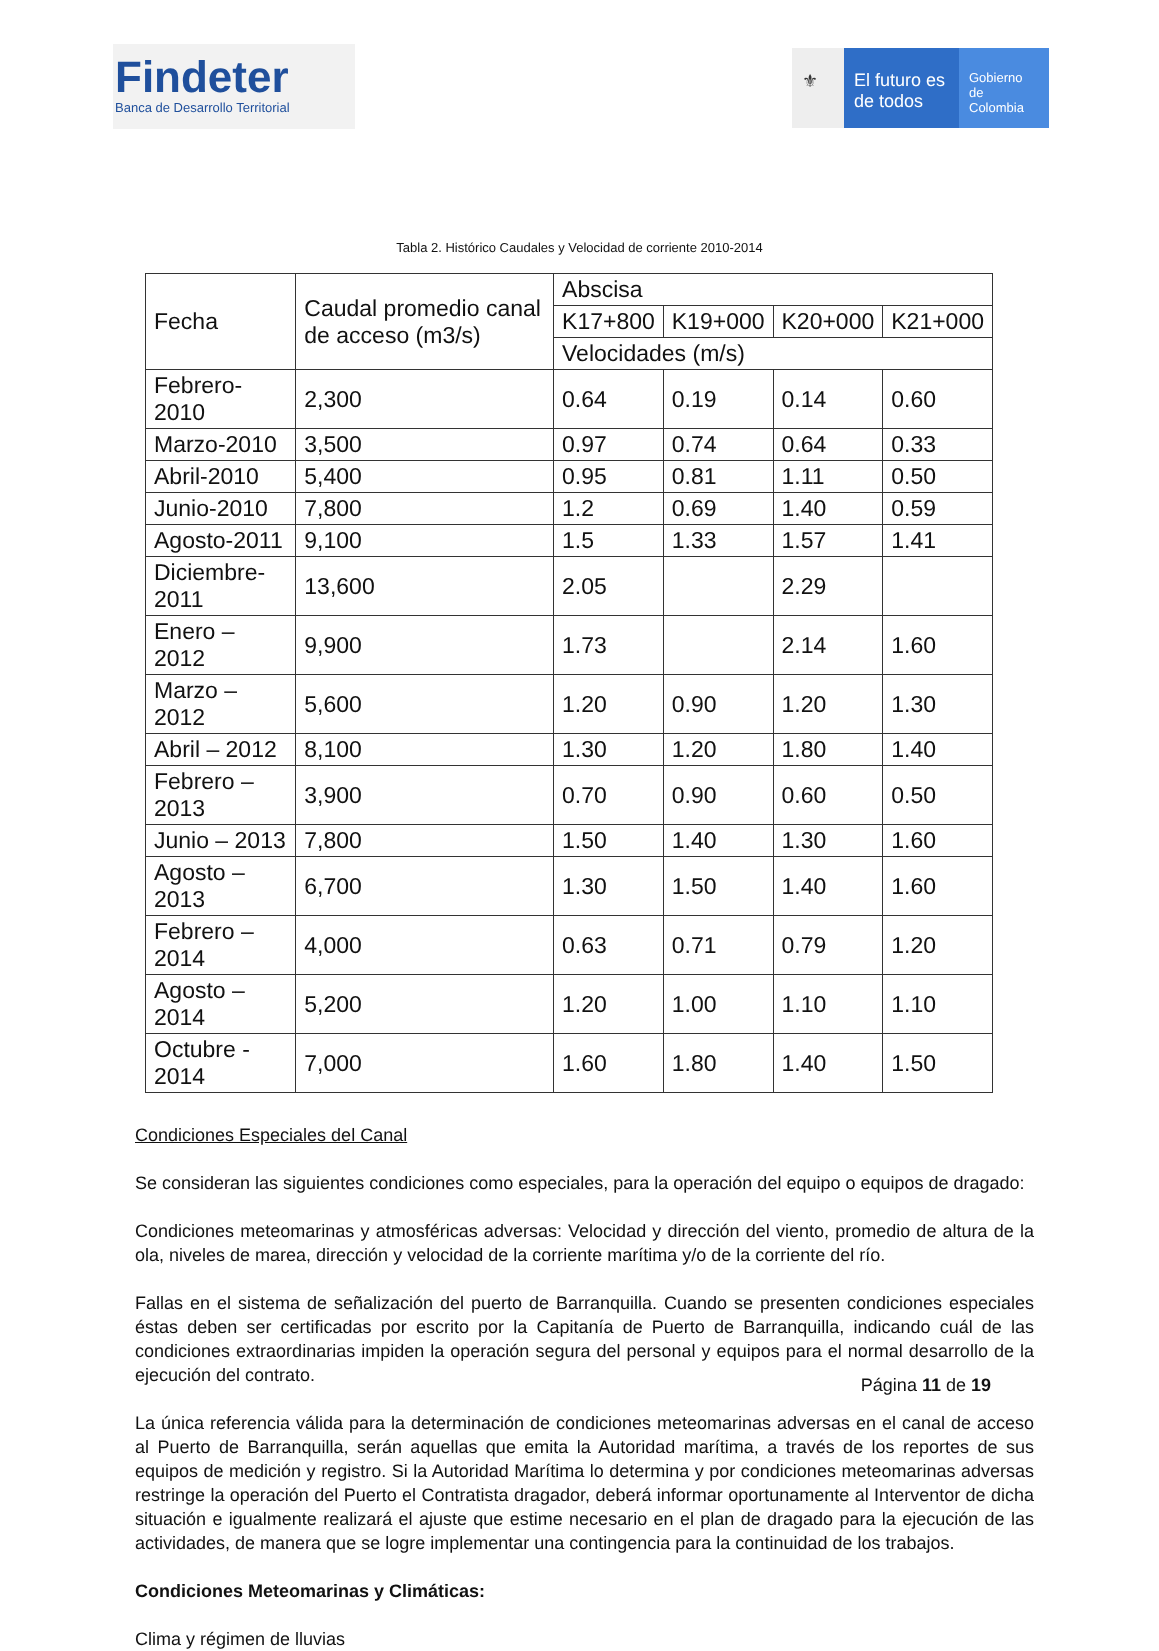Findeter
Banca de Desarrollo Territorial
⚜ El futuro es de todos
Gobierno de Colombia
Tabla 2. Histórico Caudales y Velocidad de corriente 2010-2014
| Fecha | Caudal promedio canal de acceso (m3/s) | Abscisa | | | |
| --- | --- | --- | --- | --- | --- |
| | | K17+800 | K19+000 | K20+000 | K21+000 |
| | | Velocidades (m/s) | | | |
| Febrero-2010 | 2,300 | 0.64 | 0.19 | 0.14 | 0.60 |
| Marzo-2010 | 3,500 | 0.97 | 0.74 | 0.64 | 0.33 |
| Abril-2010 | 5,400 | 0.95 | 0.81 | 1.11 | 0.50 |
| Junio-2010 | 7,800 | 1.2 | 0.69 | 1.40 | 0.59 |
| Agosto-2011 | 9,100 | 1.5 | 1.33 | 1.57 | 1.41 |
| Diciembre-2011 | 13,600 | 2.05 | | 2.29 | |
| Enero – 2012 | 9,900 | 1.73 | | 2.14 | 1.60 |
| Marzo – 2012 | 5,600 | 1.20 | 0.90 | 1.20 | 1.30 |
| Abril – 2012 | 8,100 | 1.30 | 1.20 | 1.80 | 1.40 |
| Febrero – 2013 | 3,900 | 0.70 | 0.90 | 0.60 | 0.50 |
| Junio – 2013 | 7,800 | 1.50 | 1.40 | 1.30 | 1.60 |
| Agosto – 2013 | 6,700 | 1.30 | 1.50 | 1.40 | 1.60 |
| Febrero – 2014 | 4,000 | 0.63 | 0.71 | 0.79 | 1.20 |
| Agosto – 2014 | 5,200 | 1.20 | 1.00 | 1.10 | 1.10 |
| Octubre - 2014 | 7,000 | 1.60 | 1.80 | 1.40 | 1.50 |
Condiciones Especiales del Canal
Se consideran las siguientes condiciones como especiales, para la operación del equipo o equipos de dragado:
Condiciones meteomarinas y atmosféricas adversas: Velocidad y dirección del viento, promedio de altura de la ola, niveles de marea, dirección y velocidad de la corriente marítima y/o de la corriente del río.
Fallas en el sistema de señalización del puerto de Barranquilla. Cuando se presenten condiciones especiales éstas deben ser certificadas por escrito por la Capitanía de Puerto de Barranquilla, indicando cuál de las condiciones extraordinarias impiden la operación segura del personal y equipos para el normal desarrollo de la ejecución del contrato.
La única referencia válida para la determinación de condiciones meteomarinas adversas en el canal de acceso al Puerto de Barranquilla, serán aquellas que emita la Autoridad marítima, a través de los reportes de sus equipos de medición y registro. Si la Autoridad Marítima lo determina y por condiciones meteomarinas adversas restringe la operación del Puerto el Contratista dragador, deberá informar oportunamente al Interventor de dicha situación e igualmente realizará el ajuste que estime necesario en el plan de dragado para la ejecución de las actividades, de manera que se logre implementar una contingencia para la continuidad de los trabajos.
Condiciones Meteomarinas y Climáticas:
Clima y régimen de lluvias
Página 11 de 19